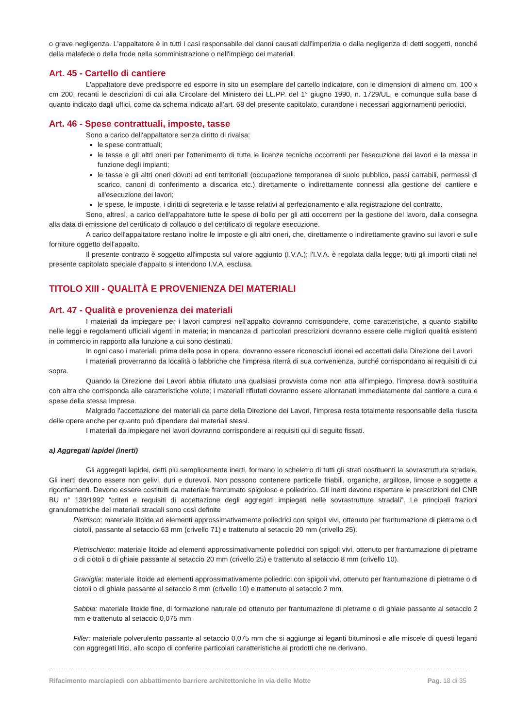o grave negligenza. L'appaltatore è in tutti i casi responsabile dei danni causati dall'imperizia o dalla negligenza di detti soggetti, nonché della malafede o della frode nella somministrazione o nell'impiego dei materiali.
Art. 45 - Cartello di cantiere
L'appaltatore deve predisporre ed esporre in sito un esemplare del cartello indicatore, con le dimensioni di almeno cm. 100 x cm 200, recanti le descrizioni di cui alla Circolare del Ministero dei LL.PP. del 1° giugno 1990, n. 1729/UL, e comunque sulla base di quanto indicato dagli uffici, come da schema indicato all’art. 68 del presente capitolato, curandone i necessari aggiornamenti periodici.
Art. 46 - Spese contrattuali, imposte, tasse
Sono a carico dell'appaltatore senza diritto di rivalsa:
le spese contrattuali;
le tasse e gli altri oneri per l'ottenimento di tutte le licenze tecniche occorrenti per l'esecuzione dei lavori e la messa in funzione degli impianti;
le tasse e gli altri oneri dovuti ad enti territoriali (occupazione temporanea di suolo pubblico, passi carrabili, permessi di scarico, canoni di conferimento a discarica etc.) direttamente o indirettamente connessi alla gestione del cantiere e all'esecuzione dei lavori;
le spese, le imposte, i diritti di segreteria e le tasse relativi al perfezionamento e alla registrazione del contratto.
Sono, altresì, a carico dell'appaltatore tutte le spese di bollo per gli atti occorrenti per la gestione del lavoro, dalla consegna alla data di emissione del certificato di collaudo o del certificato di regolare esecuzione.
A carico dell'appaltatore restano inoltre le imposte e gli altri oneri, che, direttamente o indirettamente gravino sui lavori e sulle forniture oggetto dell'appalto.
Il presente contratto è soggetto all'imposta sul valore aggiunto (I.V.A.); l'I.V.A. è regolata dalla legge; tutti gli importi citati nel presente capitolato speciale d'appalto si intendono I.V.A. esclusa.
TITOLO XIII - QUALITÀ E PROVENIENZA DEI MATERIALI
Art. 47 - Qualità e provenienza dei materiali
I materiali da impiegare per i lavori compresi nell'appalto dovranno corrispondere, come caratteristiche, a quanto stabilito nelle leggi e regolamenti ufficiali vigenti in materia; in mancanza di particolari prescrizioni dovranno essere delle migliori qualità esistenti in commercio in rapporto alla funzione a cui sono destinati.
In ogni caso i materiali, prima della posa in opera, dovranno essere riconosciuti idonei ed accettati dalla Direzione dei Lavori.
I materiali proverranno da località o fabbriche che l'impresa riterrà di sua convenienza, purché corrispondano ai requisiti di cui sopra.
Quando la Direzione dei Lavori abbia rifiutato una qualsiasi provvista come non atta all'impiego, l'impresa dovrà sostituirla con altra che corrisponda alle caratteristiche volute; i materiali rifiutati dovranno essere allontanati immediatamente dal cantiere a cura e spese della stessa Impresa.
Malgrado l'accettazione dei materiali da parte della Direzione dei Lavori, l'impresa resta totalmente responsabile della riuscita delle opere anche per quanto può dipendere dai materiali stessi.
I materiali da impiegare nei lavori dovranno corrispondere ai requisiti qui di seguito fissati.
a) Aggregati lapidei (inerti)
Gli aggregati lapidei, detti più semplicemente inerti, formano lo scheletro di tutti gli strati costituenti la sovrastruttura stradale. Gli inerti devono essere non gelivi, duri e durevoli. Non possono contenere particelle friabili, organiche, argillose, limose e soggette a rigonfiamenti. Devono essere costituiti da materiale frantumato spigoloso e poliedrico. Gli inerti devono rispettare le prescrizioni del CNR BU n° 139/1992 “criteri e requisiti di accettazione degli aggregati impiegati nelle sovrastrutture stradali”. Le principali frazioni granulometriche dei materiali stradali sono così definite
Pietrisco: materiale litoide ad elementi approssimativamente poliedrici con spigoli vivi, ottenuto per frantumazione di pietrame o di ciotoli, passante al setaccio 63 mm (crivello 71) e trattenuto al setaccio 20 mm (crivello 25).
Pietrischietto: materiale litoide ad elementi approssimativamente poliedrici con spigoli vivi, ottenuto per frantumazione di pietrame o di ciotoli o di ghiaie passante al setaccio 20 mm (crivello 25) e trattenuto al setaccio 8 mm (crivello 10).
Graniglia: materiale litoide ad elementi approssimativamente poliedrici con spigoli vivi, ottenuto per frantumazione di pietrame o di ciotoli o di ghiaie passante al setaccio 8 mm (crivello 10) e trattenuto al setaccio 2 mm.
Sabbia: materiale litoide fine, di formazione naturale od ottenuto per frantumazione di pietrame o di ghiaie passante al setaccio 2 mm e trattenuto al setaccio 0,075 mm
Filler: materiale polverulento passante al setaccio 0,075 mm che si aggiunge ai leganti bituminosi e alle miscele di questi leganti con aggregati litici, allo scopo di conferire particolari caratteristiche ai prodotti che ne derivano.
Rifacimento marciapiedi con abbattimento barriere architettoniche in via delle Motte Pag. 18 di 35